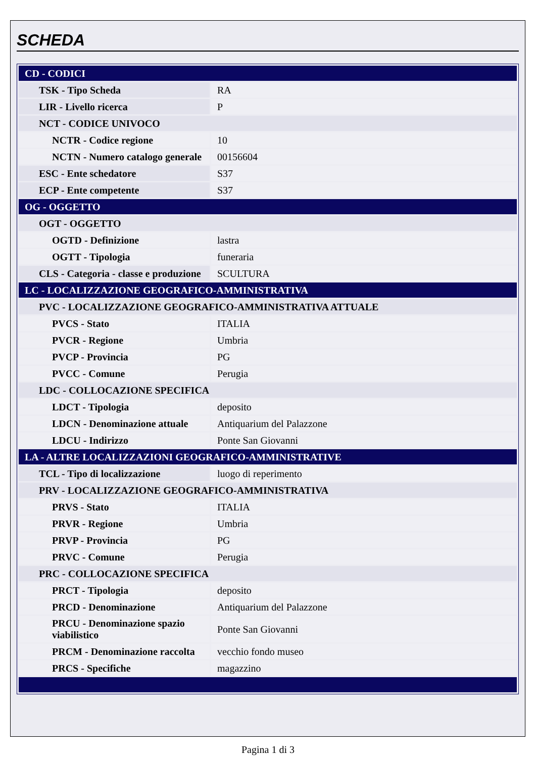SCHEDA
| CD - CODICI | |
| TSK - Tipo Scheda | RA |
| LIR - Livello ricerca | P |
| NCT - CODICE UNIVOCO | |
| NCTR - Codice regione | 10 |
| NCTN - Numero catalogo generale | 00156604 |
| ESC - Ente schedatore | S37 |
| ECP - Ente competente | S37 |
| OG - OGGETTO | |
| OGT - OGGETTO | |
| OGTD - Definizione | lastra |
| OGTT - Tipologia | funeraria |
| CLS - Categoria - classe e produzione | SCULTURA |
| LC - LOCALIZZAZIONE GEOGRAFICO-AMMINISTRATIVA | |
| PVC - LOCALIZZAZIONE GEOGRAFICO-AMMINISTRATIVA ATTUALE | |
| PVCS - Stato | ITALIA |
| PVCR - Regione | Umbria |
| PVCP - Provincia | PG |
| PVCC - Comune | Perugia |
| LDC - COLLOCAZIONE SPECIFICA | |
| LDCT - Tipologia | deposito |
| LDCN - Denominazione attuale | Antiquarium del Palazzone |
| LDCU - Indirizzo | Ponte San Giovanni |
| LA - ALTRE LOCALIZZAZIONI GEOGRAFICO-AMMINISTRATIVE | |
| TCL - Tipo di localizzazione | luogo di reperimento |
| PRV - LOCALIZZAZIONE GEOGRAFICO-AMMINISTRATIVA | |
| PRVS - Stato | ITALIA |
| PRVR - Regione | Umbria |
| PRVP - Provincia | PG |
| PRVC - Comune | Perugia |
| PRC - COLLOCAZIONE SPECIFICA | |
| PRCT - Tipologia | deposito |
| PRCD - Denominazione | Antiquarium del Palazzone |
| PRCU - Denominazione spazio viabilistico | Ponte San Giovanni |
| PRCM - Denominazione raccolta | vecchio fondo museo |
| PRCS - Specifiche | magazzino |
Pagina 1 di 3